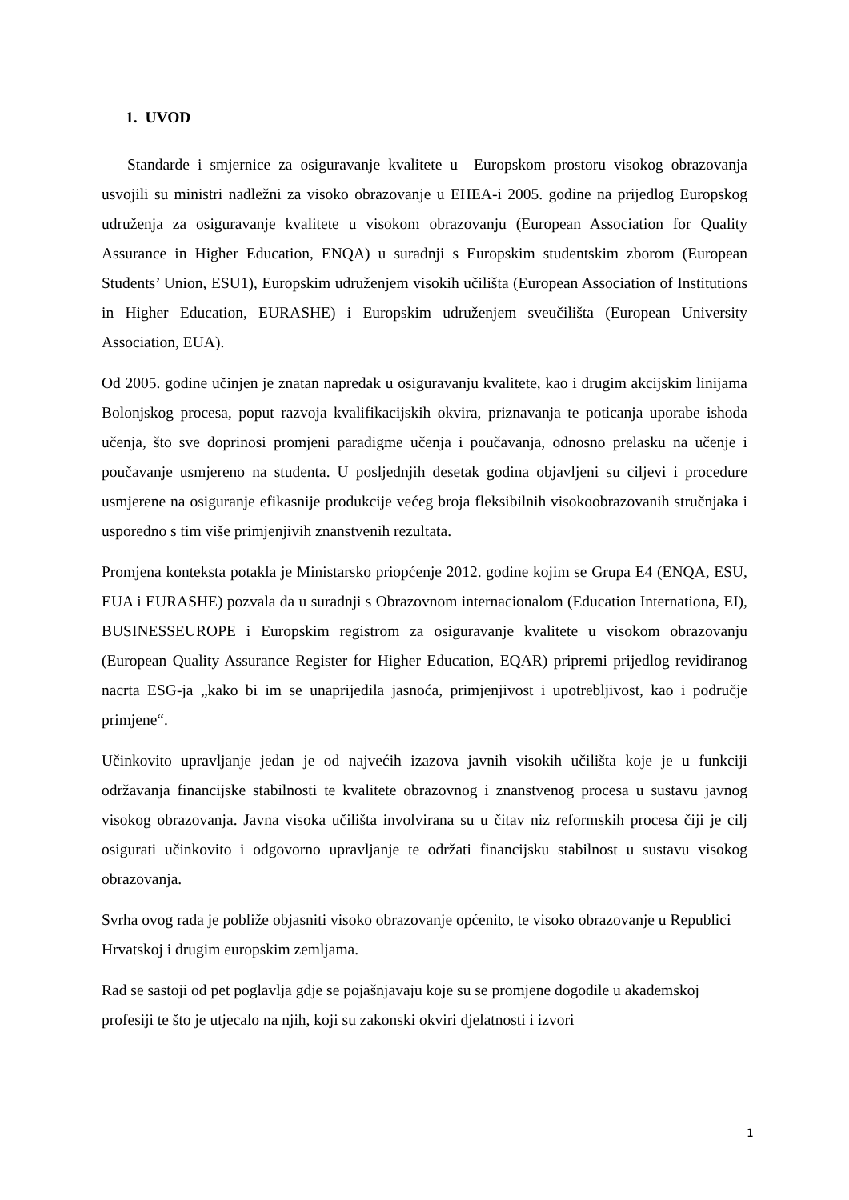1. UVOD
Standarde i smjernice za osiguravanje kvalitete u Europskom prostoru visokog obrazovanja usvojili su ministri nadležni za visoko obrazovanje u EHEA-i 2005. godine na prijedlog Europskog udruženja za osiguravanje kvalitete u visokom obrazovanju (European Association for Quality Assurance in Higher Education, ENQA) u suradnji s Europskim studentskim zborom (European Students’ Union, ESU1), Europskim udruženjem visokih učilišta (European Association of Institutions in Higher Education, EURASHE) i Europskim udruženjem sveučilišta (European University Association, EUA).
Od 2005. godine učinjen je znatan napredak u osiguravanju kvalitete, kao i drugim akcijskim linijama Bolonjskog procesa, poput razvoja kvalifikacijskih okvira, priznavanja te poticanja uporabe ishoda učenja, što sve doprinosi promjeni paradigme učenja i poučavanja, odnosno prelasku na učenje i poučavanje usmjereno na studenta. U posljednjih desetak godina objavljeni su ciljevi i procedure usmjerene na osiguranje efikasnije produkcije većeg broja fleksibilnih visokoobrazovanih stručnjaka i usporedno s tim više primjenjivih znanstvenih rezultata.
Promjena konteksta potakla je Ministarsko priopćenje 2012. godine kojim se Grupa E4 (ENQA, ESU, EUA i EURASHE) pozvala da u suradnji s Obrazovnom internacionalom (Education Internationa, EI), BUSINESSEUROPE i Europskim registrom za osiguravanje kvalitete u visokom obrazovanju (European Quality Assurance Register for Higher Education, EQAR) pripremi prijedlog revidiranog nacrta ESG-ja „kako bi im se unaprijedila jasnoća, primjenjivost i upotrebljivost, kao i područje primjene“.
Učinkovito upravljanje jedan je od najvećih izazova javnih visokih učilišta koje je u funkciji održavanja financijske stabilnosti te kvalitete obrazovnog i znanstvenog procesa u sustavu javnog visokog obrazovanja. Javna visoka učilišta involvirana su u čitav niz reformskih procesa čiji je cilj osigurati učinkovito i odgovorno upravljanje te održati financijsku stabilnost u sustavu visokog obrazovanja.
Svrha ovog rada je pobliže objasniti visoko obrazovanje općenito, te visoko obrazovanje u Republici Hrvatskoj i drugim europskim zemljama.
Rad se sastoji od pet poglavlja gdje se pojašnjavaju koje su se promjene dogodile u akademskoj profesiji te što je utjecalo na njih, koji su zakonski okviri djelatnosti i izvori
1